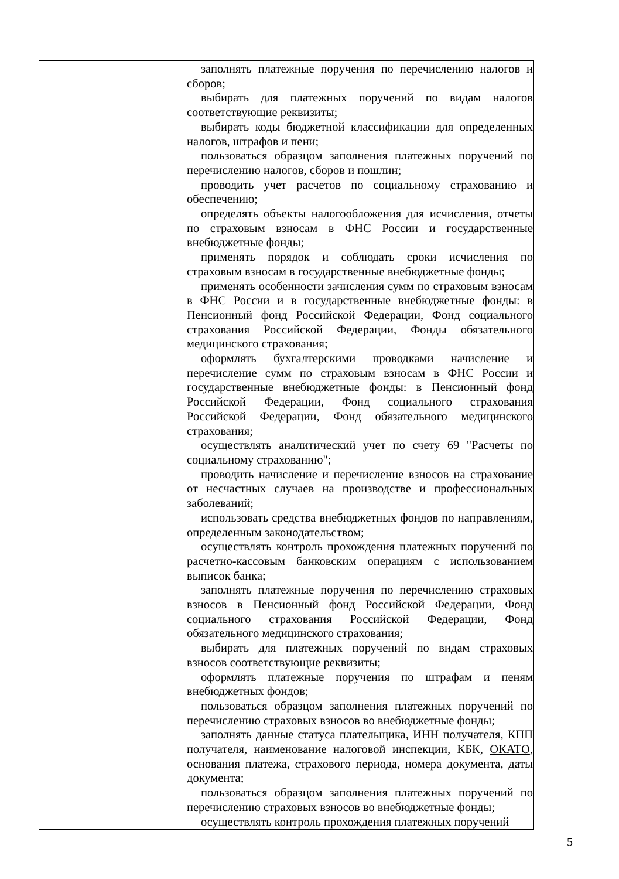| | заполнять платежные поручения по перечислению налогов и сборов; выбирать для платежных поручений по видам налогов соответствующие реквизиты; выбирать коды бюджетной классификации для определенных налогов, штрафов и пени; пользоваться образцом заполнения платежных поручений по перечислению налогов, сборов и пошлин; проводить учет расчетов по социальному страхованию и обеспечению; определять объекты налогообложения для исчисления, отчеты по страховым взносам в ФНС России и государственные внебюджетные фонды; применять порядок и соблюдать сроки исчисления по страховым взносам в государственные внебюджетные фонды; применять особенности зачисления сумм по страховым взносам в ФНС России и в государственные внебюджетные фонды: в Пенсионный фонд Российской Федерации, Фонд социального страхования Российской Федерации, Фонды обязательного медицинского страхования; оформлять бухгалтерскими проводками начисление и перечисление сумм по страховым взносам в ФНС России и государственные внебюджетные фонды: в Пенсионный фонд Российской Федерации, Фонд социального страхования Российской Федерации, Фонд обязательного медицинского страхования; осуществлять аналитический учет по счету 69 "Расчеты по социальному страхованию"; проводить начисление и перечисление взносов на страхование от несчастных случаев на производстве и профессиональных заболеваний; использовать средства внебюджетных фондов по направлениям, определенным законодательством; осуществлять контроль прохождения платежных поручений по расчетно-кассовым банковским операциям с использованием выписок банка; заполнять платежные поручения по перечислению страховых взносов в Пенсионный фонд Российской Федерации, Фонд социального страхования Российской Федерации, Фонд обязательного медицинского страхования; выбирать для платежных поручений по видам страховых взносов соответствующие реквизиты; оформлять платежные поручения по штрафам и пеням внебюджетных фондов; пользоваться образцом заполнения платежных поручений по перечислению страховых взносов во внебюджетные фонды; заполнять данные статуса плательщика, ИНН получателя, КПП получателя, наименование налоговой инспекции, КБК, ОКАТО , основания платежа, страхового периода, номера документа, даты документа; пользоваться образцом заполнения платежных поручений по перечислению страховых взносов во внебюджетные фонды; осуществлять контроль прохождения платежных поручений |
5